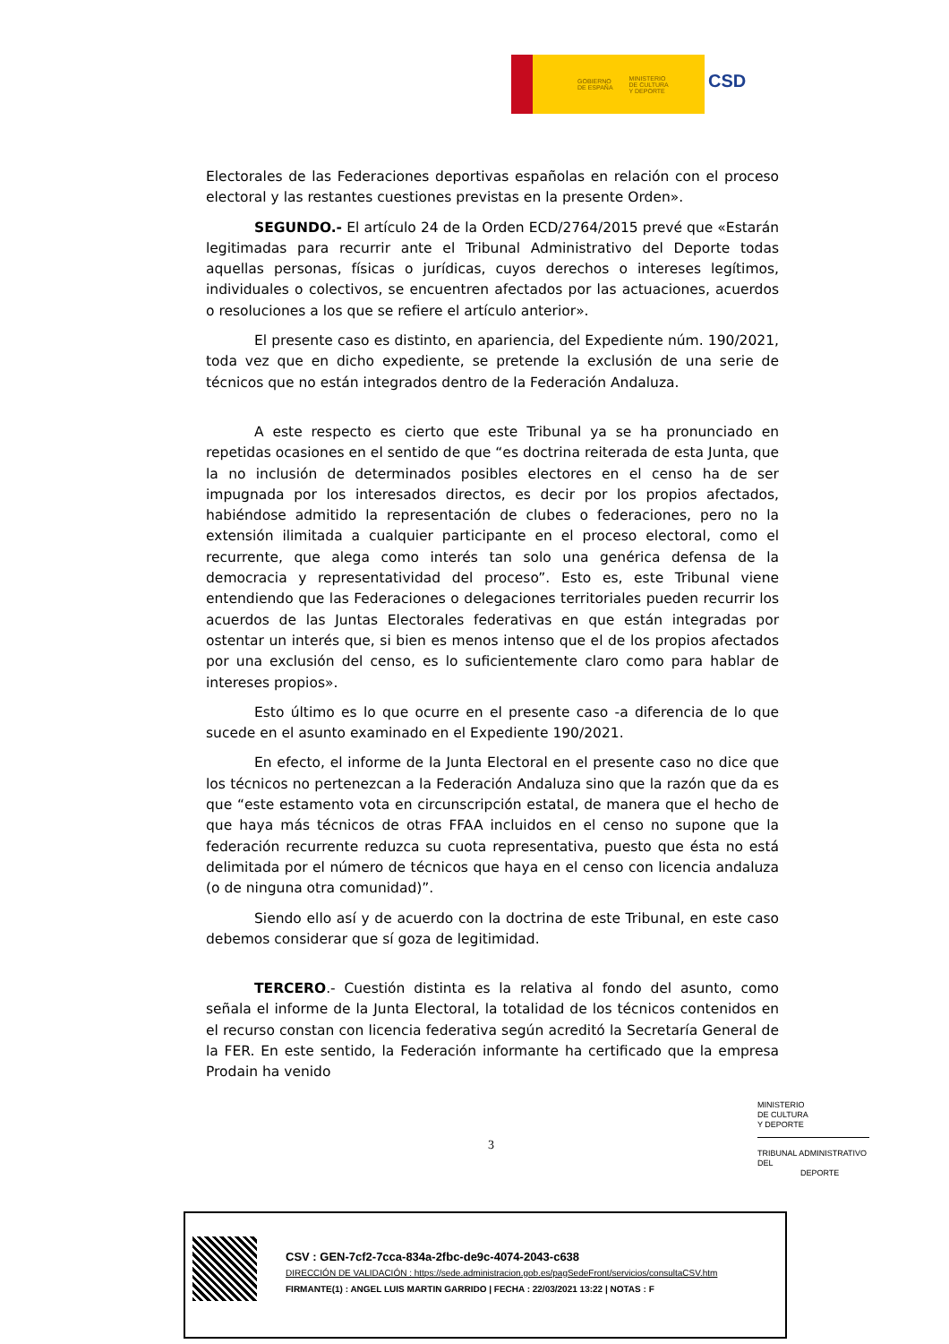GOBIERNO
DE ESPAÑA MINISTERIO
DE CULTURA
Y DEPORTE
CSD
Electorales de las Federaciones deportivas españolas en relación con el proceso electoral y las restantes cuestiones previstas en la presente Orden».
SEGUNDO.- El artículo 24 de la Orden ECD/2764/2015 prevé que «Estarán legitimadas para recurrir ante el Tribunal Administrativo del Deporte todas aquellas personas, físicas o jurídicas, cuyos derechos o intereses legítimos, individuales o colectivos, se encuentren afectados por las actuaciones, acuerdos o resoluciones a los que se refiere el artículo anterior».
El presente caso es distinto, en apariencia, del Expediente núm. 190/2021, toda vez que en dicho expediente, se pretende la exclusión de una serie de técnicos que no están integrados dentro de la Federación Andaluza.
A este respecto es cierto que este Tribunal ya se ha pronunciado en repetidas ocasiones en el sentido de que “es doctrina reiterada de esta Junta, que la no inclusión de determinados posibles electores en el censo ha de ser impugnada por los interesados directos, es decir por los propios afectados, habiéndose admitido la representación de clubes o federaciones, pero no la extensión ilimitada a cualquier participante en el proceso electoral, como el recurrente, que alega como interés tan solo una genérica defensa de la democracia y representatividad del proceso”. Esto es, este Tribunal viene entendiendo que las Federaciones o delegaciones territoriales pueden recurrir los acuerdos de las Juntas Electorales federativas en que están integradas por ostentar un interés que, si bien es menos intenso que el de los propios afectados por una exclusión del censo, es lo suficientemente claro como para hablar de intereses propios».
Esto último es lo que ocurre en el presente caso -a diferencia de lo que sucede en el asunto examinado en el Expediente 190/2021.
En efecto, el informe de la Junta Electoral en el presente caso no dice que los técnicos no pertenezcan a la Federación Andaluza sino que la razón que da es que “este estamento vota en circunscripción estatal, de manera que el hecho de que haya más técnicos de otras FFAA incluidos en el censo no supone que la federación recurrente reduzca su cuota representativa, puesto que ésta no está delimitada por el número de técnicos que haya en el censo con licencia andaluza (o de ninguna otra comunidad)”.
Siendo ello así y de acuerdo con la doctrina de este Tribunal, en este caso debemos considerar que sí goza de legitimidad.
TERCERO.- Cuestión distinta es la relativa al fondo del asunto, como señala el informe de la Junta Electoral, la totalidad de los técnicos contenidos en el recurso constan con licencia federativa según acreditó la Secretaría General de la FER. En este sentido, la Federación informante ha certificado que la empresa Prodain ha venido
3
MINISTERIO
DE CULTURA
Y DEPORTE
TRIBUNAL ADMINISTRATIVO DEL
DEPORTE
CSV : GEN-7cf2-7cca-834a-2fbc-de9c-4074-2043-c638
DIRECCIÓN DE VALIDACIÓN : https://sede.administracion.gob.es/pagSedeFront/servicios/consultaCSV.htm
FIRMANTE(1) : ANGEL LUIS MARTIN GARRIDO | FECHA : 22/03/2021 13:22 | NOTAS : F